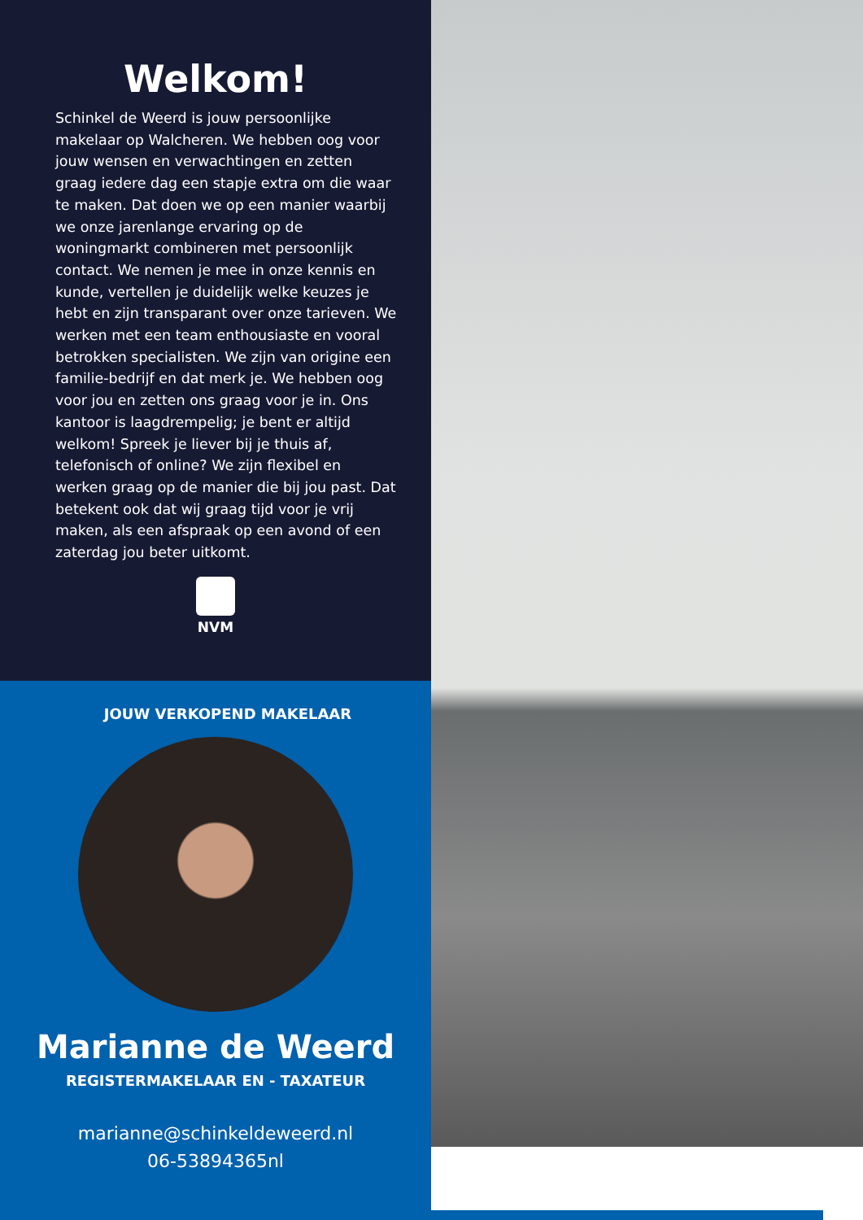Welkom!
Schinkel de Weerd is jouw persoonlijke makelaar op Walcheren. We hebben oog voor jouw wensen en verwachtingen en zetten graag iedere dag een stapje extra om die waar te maken. Dat doen we op een manier waarbij we onze jarenlange ervaring op de woningmarkt combineren met persoonlijk contact. We nemen je mee in onze kennis en kunde, vertellen je duidelijk welke keuzes je hebt en zijn transparant over onze tarieven. We werken met een team enthousiaste en vooral betrokken specialisten. We zijn van origine een familie-bedrijf en dat merk je. We hebben oog voor jou en zetten ons graag voor je in. Ons kantoor is laagdrempelig; je bent er altijd welkom! Spreek je liever bij je thuis af, telefonisch of online? We zijn flexibel en werken graag op de manier die bij jou past. Dat betekent ook dat wij graag tijd voor je vrij maken, als een afspraak op een avond of een zaterdag jou beter uitkomt.
NVM
JOUW VERKOPEND MAKELAAR
Marianne de Weerd
REGISTERMAKELAAR EN - TAXATEUR
marianne@schinkeldeweerd.nl
06-53894365nl